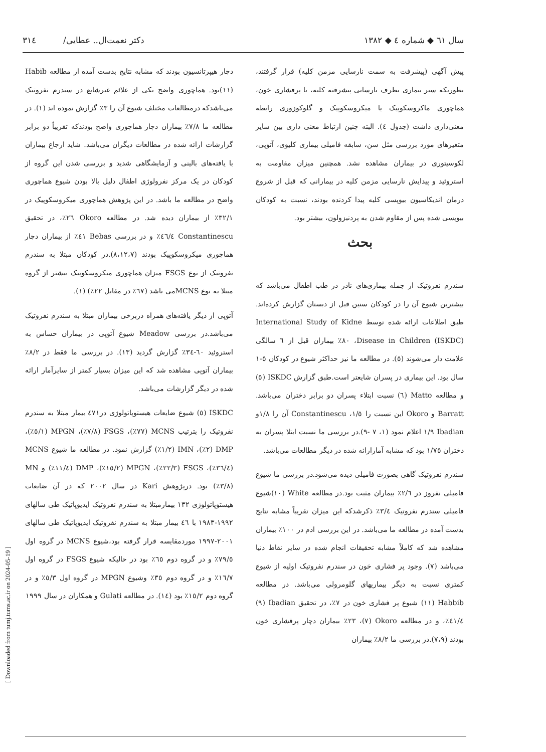[ Downloaded from tumj.tums.ac.ir on 2024-05-19 ]
سال ٦١ ◆ شماره ٤ ◆ ١٣٨٢ دکتر نعمت‌ال.. عطایی/ ٣١٤
پیش آگهی (پیشرفت به سمت نارسایی مزمن کلیه) قرار گرفتند، بطوریکه سیر بیماری بطرف نارسایی پیشرفته کلیه، با پرفشاری خون، هماچوری ماکروسکوپیک یا میکروسکوپیک و گلوکوزوری رابطه معنی‌داری داشت (جدول ٤). البته چنین ارتباط معنی داری بین سایر متغیرهای مورد بررسی مثل سن، سابقه فامیلی بیماری کلیوی، آتوپی، لکوسیتوری در بیماران مشاهده نشد. همچنین میزان مقاومت به استروئید و پیدایش نارسایی مزمن کلیه در بیمارانی که قبل از شروع درمان اندیکاسیون بیوپسی کلیه پیدا کردنده بودند، نسبت به کودکان بیوپسی شده پس از مقاوم شدن به پردنیزولون، بیشتر بود.
بحث
سندرم نفروتیک از جمله بیماری‌های نادر در طب اطفال می‌باشد که بیشترین شیوع آن را در کودکان سنین قبل از دبستان گزارش کرده‌اند. طبق اطلاعات ارائه شده توسط International Study of Kidne Disease in Children (ISKDC)، ٨٠٪ بیماران قبل از ٦ سالگی علامت دار می‌شوند (٥). در مطالعه ما نیز حداکثر شیوع در کودکان ٥-١ سال بود. این بیماری در پسران شایعتر است.طبق گزارش ISKDC (٥) و مطالعه Matto (٦) نسبت ابتلاء پسران دو برابر دختران می‌باشد. Barratt و Okoro این نسبت را ١/٥، Constantinescu آن را ١/٨و Ibadian ١/٩ اعلام نمود (١، ٧ -٩).در بررسی ما نسبت ابتلا پسران به دختران ١/٧٥ بود که مشابه آمارارائه شده در دیگر مطالعات می‌باشد.
سندرم نفروتیک گاهی بصورت فامیلی دیده می‌شود.در بررسی ما شیوع فامیلی نفروز در ٢/٦٪ بیماران مثبت بود.در مطالعه White (١٠)شیوع فامیلی سندرم نفروتیک ٣/٤٪ ذکرشدکه این میزان تقریباً مشابه نتایج بدست آمده در مطالعه ما می‌باشد. در این بررسی ادم در ١٠٠٪ بیماران مشاهده شد که کاملاً مشابه تحقیقات انجام شده در سایر نقاط دنیا می‌باشد (٧). وجود پر فشاری خون در سندرم نفروتیک اولیه از شیوع کمتری نسبت به دیگر بیماریهای گلومرولی می‌باشد. در مطالعه Habbib (١١) شیوع پر فشاری خون در ٧٪، در تحقیق Ibadian (٩) ٤١/٤٪، و در مطالعه Okoro (٧)، ٢٣٪ بیماران دچار پرفشاری خون بودند (٧،٩).در بررسی ما ٨/٢٪ بیماران
دچار هیپرتانسیون بودند که مشابه نتایج بدست آمده از مطالعه Habib (١١)بود. هماچوری واضح یکی از علائم غیرشایع در سندرم نفروتیک می‌باشدکه درمطالعات مختلف شیوع آن را ٣٪ گزارش نموده اند (١). در مطالعه ما ٧/٨٪ بیماران دچار هماچوری واضح بودندکه تقریباً دو برابر گزارشات ارائه شده در مطالعات دیگران می‌باشد. شاید ارجاع بیماران با یافته‌های بالینی و آزمایشگاهی شدید و بررسی شدن این گروه از کودکان در یک مرکز نفرولوژی اطفال دلیل بالا بودن شیوع هماچوری واضح در مطالعه ما باشد. در این پژوهش هماچوری میکروسکوپیک در ٣٢/١٪ از بیماران دیده شد. در مطالعه Okoro ٢٦٪، در تحقیق Constantinescu ٤٦/٤٪ و در بررسی Bebas ٤١٪ از بیماران دچار هماچوری میکروسکوپیک بودند (٨،١٢،٧).در کودکان مبتلا به سندرم نفروتیک از نوع FSGS میزان هماچوری میکروسکوپیک بیشتر از گروه مبتلا به نوع MCNSمی باشد (٦٧٪ در مقابل ٢٢٪) (١).
آتوپی از دیگر یافته‌های همراه دربرخی بیماران مبتلا به سندرم نفروتیک می‌باشد.در بررسی Meadow شیوع آتوپی در بیماران حساس به استروئید ٦٠-٣٤٪ گزارش گردید (١٣). در بررسی ما فقط در ٨/٢٪ بیماران آتوپی مشاهده شد که این میزان بسیار کمتر از سایرآمار ارائه شده در دیگر گزارشات می‌باشد.
ISKDC (٥) شیوع ضایعات هیستوپاتولوژی در٤٧١ بیمار مبتلا به سندرم نفروتیک را بترتیب MCNS (٧٧٪)، FSGS (٧/٨٪)، MPGN (٥/١٪)، DMP (٢٪)، IMN (١/٢٪) گزارش نمود. در مطالعه ما شیوع MCNS (٣٦/٤٪)، FSGS (٢٢/٣٪)، MPGN (١٥/٢٪)، DMP (١١/٤٪) و MN (٣/٨٪) بود. درپژوهش Kari در سال ٢٠٠٢ که در آن ضایعات هیستوپاتولوژی ١٣٢ بیمارمبتلا به سندرم نفروتیک ایدیوپاتیک طی سالهای ١٩٩٢-١٩٨٣ با ٤٦ بیمار مبتلا به سندرم نفروتیک ایدیوپاتیک طی سالهای ٢٠٠١-١٩٩٧ موردمقایسه قرار گرفته بود،شیوع MCNS در گروه اول ٧٩/٥٪ و در گروه دوم ٦٥٪ بود در حالیکه شیوع FSGS در گروه اول ١٦/٧٪ و در گروه دوم ٣٥٪ وشیوع MPGN در گروه اول ٥/٣٪ و در گروه دوم ١٥/٢٪ بود (١٤). در مطالعه Gulati و همکاران در سال ١٩٩٩